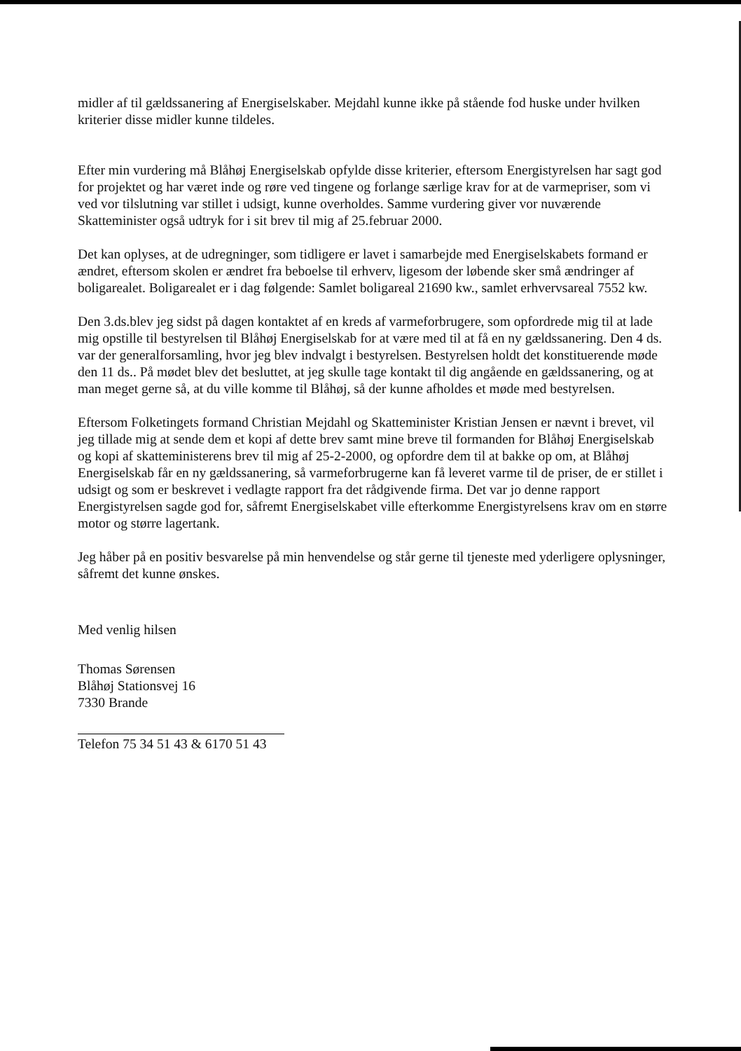midler af til gældssanering af Energiselskaber. Mejdahl kunne ikke på stående fod huske under hvilken kriterier disse midler kunne tildeles.
Efter min vurdering må Blåhøj Energiselskab opfylde disse kriterier, eftersom Energistyrelsen har sagt god for projektet og har været inde og røre ved tingene og forlange særlige krav for at de varmepriser, som vi ved vor tilslutning var stillet i udsigt, kunne overholdes. Samme vurdering giver vor nuværende Skatteminister også udtryk for i sit brev til mig af 25.februar 2000.
Det kan oplyses, at de udregninger, som tidligere er lavet i samarbejde med Energiselskabets formand er ændret, eftersom skolen er ændret fra beboelse til erhverv, ligesom der løbende sker små ændringer af boligarealet. Boligarealet er i dag følgende: Samlet boligareal 21690 kw., samlet erhvervsareal 7552 kw.
Den 3.ds.blev jeg sidst på dagen kontaktet af en kreds af varmeforbrugere, som opfordrede mig til at lade mig opstille til bestyrelsen til Blåhøj Energiselskab for at være med til at få en ny gældssanering. Den 4 ds. var der generalforsamling, hvor jeg blev indvalgt i bestyrelsen. Bestyrelsen holdt det konstituerende møde den 11 ds.. På mødet blev det besluttet, at jeg skulle tage kontakt til dig angående en gældssanering, og at man meget gerne så, at du ville komme til Blåhøj, så der kunne afholdes et møde med bestyrelsen.
Eftersom Folketingets formand Christian Mejdahl og Skatteminister Kristian Jensen er nævnt i brevet, vil jeg tillade mig at sende dem et kopi af dette brev samt mine breve til formanden for Blåhøj Energiselskab og kopi af skatteministerens brev til mig af 25-2-2000, og opfordre dem til at bakke op om, at Blåhøj Energiselskab får en ny gældssanering, så varmeforbrugerne kan få leveret varme til de priser, de er stillet i udsigt og som er beskrevet i vedlagte rapport fra det rådgivende firma. Det var jo denne rapport Energistyrelsen sagde god for, såfremt Energiselskabet ville efterkomme Energistyrelsens krav om en større motor og større lagertank.
Jeg håber på en positiv besvarelse på min henvendelse og står gerne til tjeneste med yderligere oplysninger, såfremt det kunne ønskes.
Med venlig hilsen
Thomas Sørensen
Blåhøj Stationsvej 16
7330 Brande
Telefon 75 34 51 43 & 6170 51 43